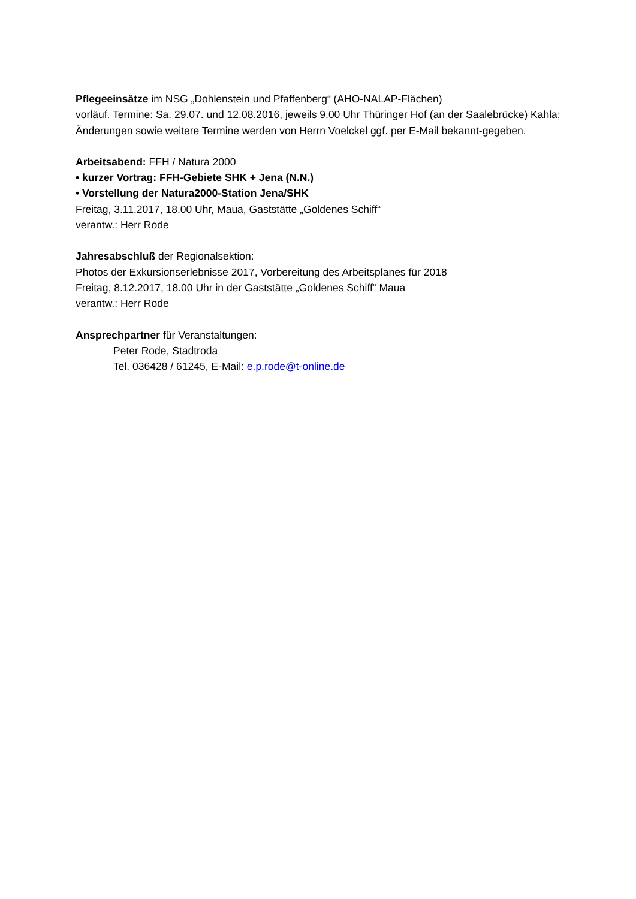Pflegeeinsätze im NSG „Dohlenstein und Pfaffenberg“ (AHO-NALAP-Flächen)
vorläuf. Termine: Sa. 29.07. und 12.08.2016, jeweils 9.00 Uhr Thüringer Hof (an der Saalebrücke) Kahla;
Änderungen sowie weitere Termine werden von Herrn Voelckel ggf. per E-Mail bekannt-gegeben.
Arbeitsabend: FFH / Natura 2000
• kurzer Vortrag: FFH-Gebiete SHK + Jena (N.N.)
• Vorstellung der Natura2000-Station Jena/SHK
Freitag, 3.11.2017, 18.00 Uhr, Maua, Gaststätte „Goldenes Schiff“
verantw.: Herr Rode
Jahresabschluß der Regionalsektion:
Photos der Exkursionserlebnisse 2017, Vorbereitung des Arbeitsplanes für 2018
Freitag, 8.12.2017, 18.00 Uhr in der Gaststätte „Goldenes Schiff“ Maua
verantw.: Herr Rode
Ansprechpartner für Veranstaltungen:
Peter Rode, Stadtroda
Tel. 036428 / 61245, E-Mail: e.p.rode@t-online.de